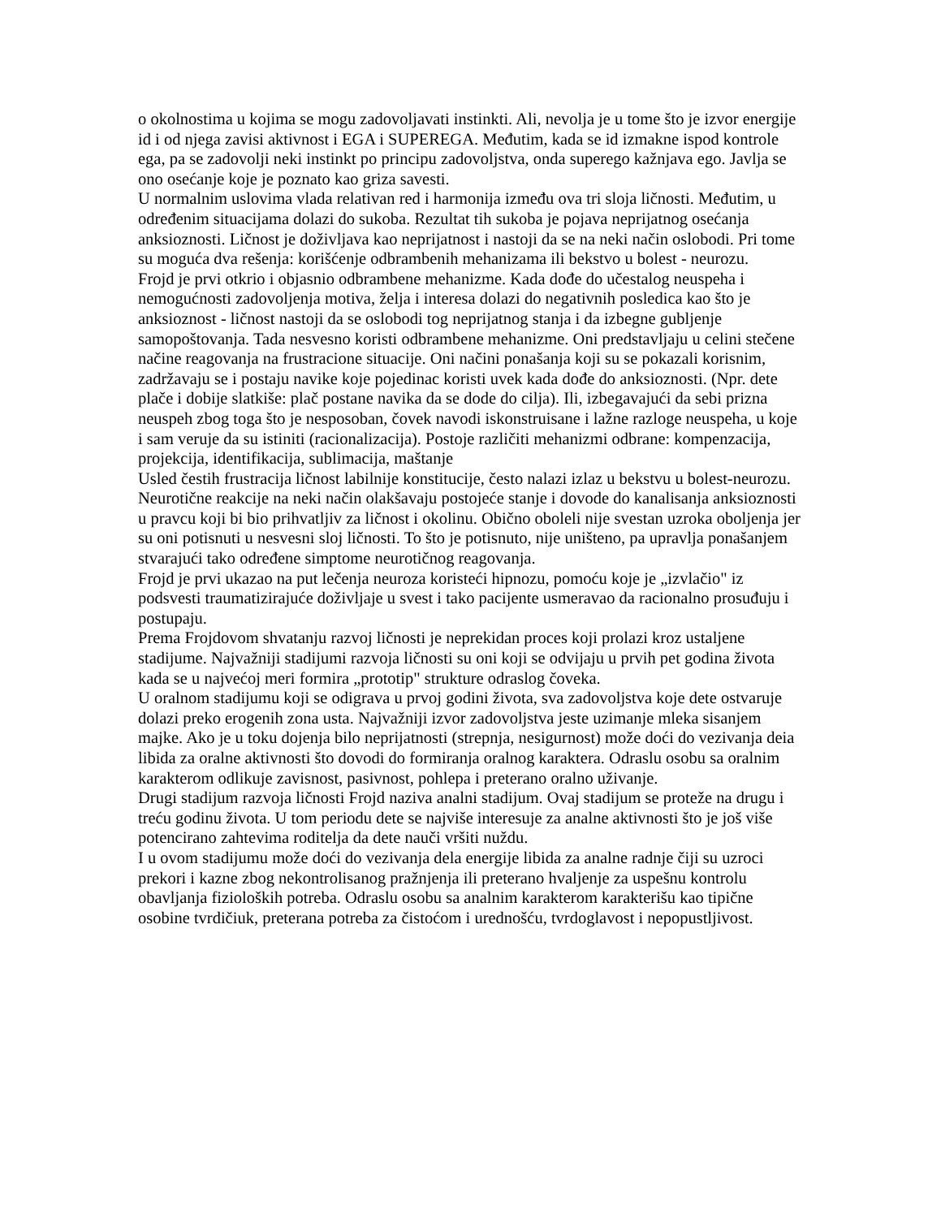o okolnostima u kojima se mogu zadovoljavati instinkti. Ali, nevolja je u tome što je izvor energije id i od njega zavisi aktivnost i EGA i SUPEREGA. Međutim, kada se id izmakne ispod kontrole ega, pa se zadovolji neki instinkt po principu zadovoljstva, onda superego kažnjava ego. Javlja se ono osećanje koje je poznato kao griza savesti.
U normalnim uslovima vlada relativan red i harmonija između ova tri sloja ličnosti. Međutim, u određenim situacijama dolazi do sukoba. Rezultat tih sukoba je pojava neprijatnog osećanja anksioznosti. Ličnost je doživljava kao neprijatnost i nastoji da se na neki način oslobodi. Pri tome su moguća dva rešenja: korišćenje odbrambenih mehanizama ili bekstvo u bolest - neurozu.
Frojd je prvi otkrio i objasnio odbrambene mehanizme. Kada dođe do učestalog neuspeha i nemogućnosti zadovoljenja motiva, želja i interesa dolazi do negativnih posledica kao što je anksioznost - ličnost nastoji da se oslobodi tog neprijatnog stanja i da izbegne gubljenje samopoštovanja. Tada nesvesno koristi odbrambene mehanizme. Oni predstavljaju u celini stečene načine reagovanja na frustracione situacije. Oni načini ponašanja koji su se pokazali korisnim, zadržavaju se i postaju navike koje pojedinac koristi uvek kada dođe do anksioznosti. (Npr. dete plače i dobije slatkiše: plač postane navika da se dode do cilja). Ili, izbegavajući da sebi prizna neuspeh zbog toga što je nesposoban, čovek navodi iskonstruisane i lažne razloge neuspeha, u koje i sam veruje da su istiniti (racionalizacija). Postoje različiti mehanizmi odbrane: kompenzacija, projekcija, identifikacija, sublimacija, maštanje
Usled čestih frustracija ličnost labilnije konstitucije, često nalazi izlaz u bekstvu u bolest-neurozu. Neurotične reakcije na neki način olakšavaju postojeće stanje i dovode do kanalisanja anksioznosti u pravcu koji bi bio prihvatljiv za ličnost i okolinu. Obično oboleli nije svestan uzroka oboljenja jer su oni potisnuti u nesvesni sloj ličnosti. To što je potisnuto, nije uništeno, pa upravlja ponašanjem stvarajući tako određene simptome neurotičnog reagovanja.
Frojd je prvi ukazao na put lečenja neuroza koristeći hipnozu, pomoću koje je „izvlačio" iz podsvesti traumatizirajuće doživljaje u svest i tako pacijente usmeravao da racionalno prosuđuju i postupaju.
Prema Frojdovom shvatanju razvoj ličnosti je neprekidan proces koji prolazi kroz ustaljene stadijume. Najvažniji stadijumi razvoja ličnosti su oni koji se odvijaju u prvih pet godina života kada se u najvećoj meri formira „prototip" strukture odraslog čoveka.
U oralnom stadijumu koji se odigrava u prvoj godini života, sva zadovoljstva koje dete ostvaruje dolazi preko erogenih zona usta. Najvažniji izvor zadovoljstva jeste uzimanje mleka sisanjem majke. Ako je u toku dojenja bilo neprijatnosti (strepnja, nesigurnost) može doći do vezivanja deia libida za oralne aktivnosti što dovodi do formiranja oralnog karaktera. Odraslu osobu sa oralnim karakterom odlikuje zavisnost, pasivnost, pohlepa i preterano oralno uživanje.
Drugi stadijum razvoja ličnosti Frojd naziva analni stadijum. Ovaj stadijum se proteže na drugu i treću godinu života. U tom periodu dete se najviše interesuje za analne aktivnosti što je još više potencirano zahtevima roditelja da dete nauči vršiti nuždu.
I u ovom stadijumu može doći do vezivanja dela energije libida za analne radnje čiji su uzroci prekori i kazne zbog nekontrolisanog pražnjenja ili preterano hvaljenje za uspešnu kontrolu obavljanja fizioloških potreba. Odraslu osobu sa analnim karakterom karakterišu kao tipične osobine tvrdičiuk, preterana potreba za čistoćom i urednošću, tvrdoglavost i nepopustljivost.